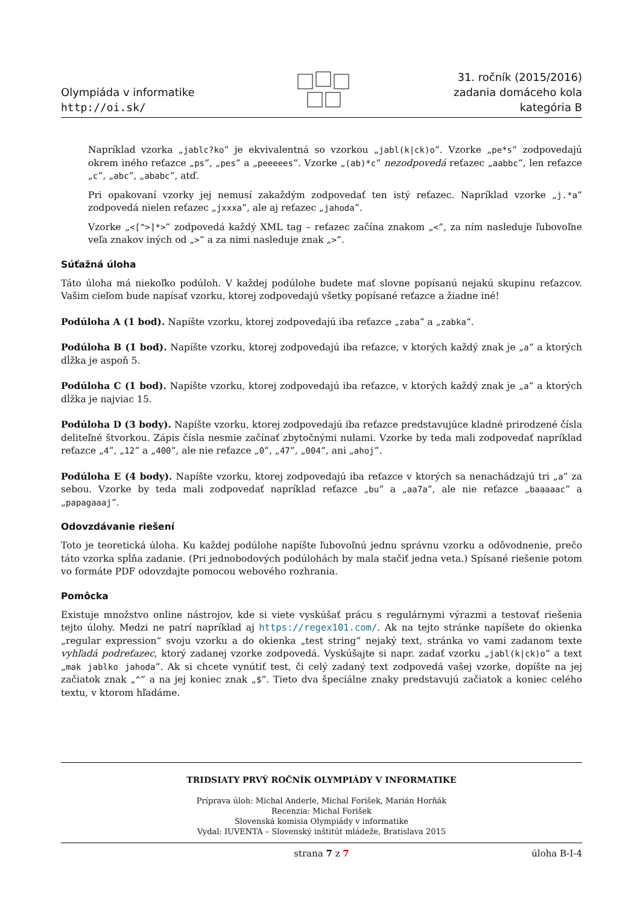Olympiáda v informatike
http://oi.sk/
31. ročník (2015/2016)
zadania domáceho kola
kategória B
Napríklad vzorka „jablc?ko“ je ekvivalentná so vzorkou „jabl(k|ck)o“. Vzorke „pe*s“ zodpovedajú okrem iného reťazce „ps“, „pes“ a „peeeees“. Vzorke „(ab)*c“ nezodpovedá reťazec „aabbc“, len reťazce „c“, „abc“, „ababc“, atď.
Pri opakovaní vzorky jej nemusí zakaždým zodpovedať ten istý reťazec. Napríklad vzorke „j.*a“ zodpovedá nielen reťazec „jxxxa“, ale aj reťazec „jahoda“.
Vzorke „<[^>]*>“ zodpovedá každý XML tag – reťazec začína znakom „<“, za ním nasleduje ľubovoľne veľa znakov iných od „>“ a za nimi nasleduje znak „>“.
Súťažná úloha
Táto úloha má niekoľko podúloh. V každej podúlohe budete mať slovne popísanú nejakú skupinu reťazcov. Vašim cieľom bude napísať vzorku, ktorej zodpovedajú všetky popísané reťazce a žiadne iné!
Podúloha A (1 bod). Napíšte vzorku, ktorej zodpovedajú iba reťazce „zaba“ a „zabka“.
Podúloha B (1 bod). Napíšte vzorku, ktorej zodpovedajú iba reťazce, v ktorých každý znak je „a“ a ktorých dĺžka je aspoň 5.
Podúloha C (1 bod). Napíšte vzorku, ktorej zodpovedajú iba reťazce, v ktorých každý znak je „a“ a ktorých dĺžka je najviac 15.
Podúloha D (3 body). Napíšte vzorku, ktorej zodpovedajú iba reťazce predstavujúce kladné prirodzené čísla deliteľné štvorkou. Zápis čísla nesmie začínať zbytočnými nulami. Vzorke by teda mali zodpovedať napríklad reťazce „4“, „12“ a „400“, ale nie reťazce „0“, „47“, „004“, ani „ahoj“.
Podúloha E (4 body). Napíšte vzorku, ktorej zodpovedajú iba reťazce v ktorých sa nenachádzajú tri „a“ za sebou. Vzorke by teda mali zodpovedať napríklad reťazce „bu“ a „aa7a“, ale nie reťazce „baaaaac“ a „papagaaaj“.
Odovzdávanie riešení
Toto je teoretická úloha. Ku každej podúlohe napíšte ľubovoľnú jednu správnu vzorku a odôvodnenie, prečo táto vzorka spĺňa zadanie. (Pri jednobodových podúlohách by mala stačiť jedna veta.) Spísané riešenie potom vo formáte PDF odovzdajte pomocou webového rozhrania.
Pomôcka
Existuje množstvo online nástrojov, kde si viete vyskúšať prácu s regulárnymi výrazmi a testovať riešenia tejto úlohy. Medzi ne patrí napríklad aj https://regex101.com/. Ak na tejto stránke napíšete do okienka „regular expression“ svoju vzorku a do okienka „test string“ nejaký text, stránka vo vami zadanom texte vyhľadá podreťazec, ktorý zadanej vzorke zodpovedá. Vyskúšajte si napr. zadať vzorku „jabl(k|ck)o“ a text „mak jablko jahoda“. Ak si chcete vynútiť test, či celý zadaný text zodpovedá vašej vzorke, dopíšte na jej začiatok znak „^“ a na jej koniec znak „$“. Tieto dva špeciálne znaky predstavujú začiatok a koniec celého textu, v ktorom hľadáme.
TRIDSIATY PRVÝ ROČNÍK OLYMPIÁDY V INFORMATIKE
Príprava úloh: Michal Anderle, Michal Forišek, Marián Horňák
Recenzia: Michal Forišek
Slovenská komisia Olympiády v informatike
Vydal: IUVENTA – Slovenský inštitút mládeže, Bratislava 2015
strana 7 z 7 úloha B-I-4